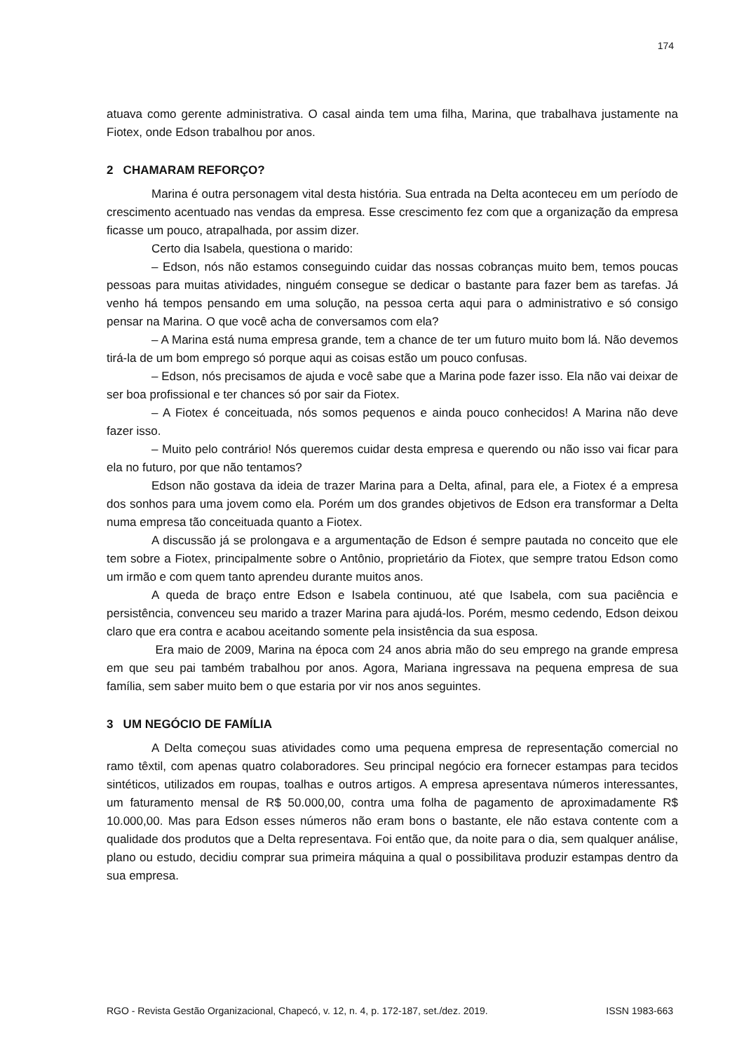174
atuava como gerente administrativa. O casal ainda tem uma filha, Marina, que trabalhava justamente na Fiotex, onde Edson trabalhou por anos.
2 CHAMARAM REFORÇO?
Marina é outra personagem vital desta história. Sua entrada na Delta aconteceu em um período de crescimento acentuado nas vendas da empresa. Esse crescimento fez com que a organização da empresa ficasse um pouco, atrapalhada, por assim dizer.
Certo dia Isabela, questiona o marido:
– Edson, nós não estamos conseguindo cuidar das nossas cobranças muito bem, temos poucas pessoas para muitas atividades, ninguém consegue se dedicar o bastante para fazer bem as tarefas. Já venho há tempos pensando em uma solução, na pessoa certa aqui para o administrativo e só consigo pensar na Marina. O que você acha de conversamos com ela?
– A Marina está numa empresa grande, tem a chance de ter um futuro muito bom lá. Não devemos tirá-la de um bom emprego só porque aqui as coisas estão um pouco confusas.
– Edson, nós precisamos de ajuda e você sabe que a Marina pode fazer isso. Ela não vai deixar de ser boa profissional e ter chances só por sair da Fiotex.
– A Fiotex é conceituada, nós somos pequenos e ainda pouco conhecidos! A Marina não deve fazer isso.
– Muito pelo contrário! Nós queremos cuidar desta empresa e querendo ou não isso vai ficar para ela no futuro, por que não tentamos?
Edson não gostava da ideia de trazer Marina para a Delta, afinal, para ele, a Fiotex é a empresa dos sonhos para uma jovem como ela. Porém um dos grandes objetivos de Edson era transformar a Delta numa empresa tão conceituada quanto a Fiotex.
A discussão já se prolongava e a argumentação de Edson é sempre pautada no conceito que ele tem sobre a Fiotex, principalmente sobre o Antônio, proprietário da Fiotex, que sempre tratou Edson como um irmão e com quem tanto aprendeu durante muitos anos.
A queda de braço entre Edson e Isabela continuou, até que Isabela, com sua paciência e persistência, convenceu seu marido a trazer Marina para ajudá-los. Porém, mesmo cedendo, Edson deixou claro que era contra e acabou aceitando somente pela insistência da sua esposa.
Era maio de 2009, Marina na época com 24 anos abria mão do seu emprego na grande empresa em que seu pai também trabalhou por anos. Agora, Mariana ingressava na pequena empresa de sua família, sem saber muito bem o que estaria por vir nos anos seguintes.
3 UM NEGÓCIO DE FAMÍLIA
A Delta começou suas atividades como uma pequena empresa de representação comercial no ramo têxtil, com apenas quatro colaboradores. Seu principal negócio era fornecer estampas para tecidos sintéticos, utilizados em roupas, toalhas e outros artigos. A empresa apresentava números interessantes, um faturamento mensal de R$ 50.000,00, contra uma folha de pagamento de aproximadamente R$ 10.000,00. Mas para Edson esses números não eram bons o bastante, ele não estava contente com a qualidade dos produtos que a Delta representava. Foi então que, da noite para o dia, sem qualquer análise, plano ou estudo, decidiu comprar sua primeira máquina a qual o possibilitava produzir estampas dentro da sua empresa.
RGO - Revista Gestão Organizacional, Chapecó, v. 12, n. 4, p. 172-187, set./dez. 2019. ISSN 1983-663